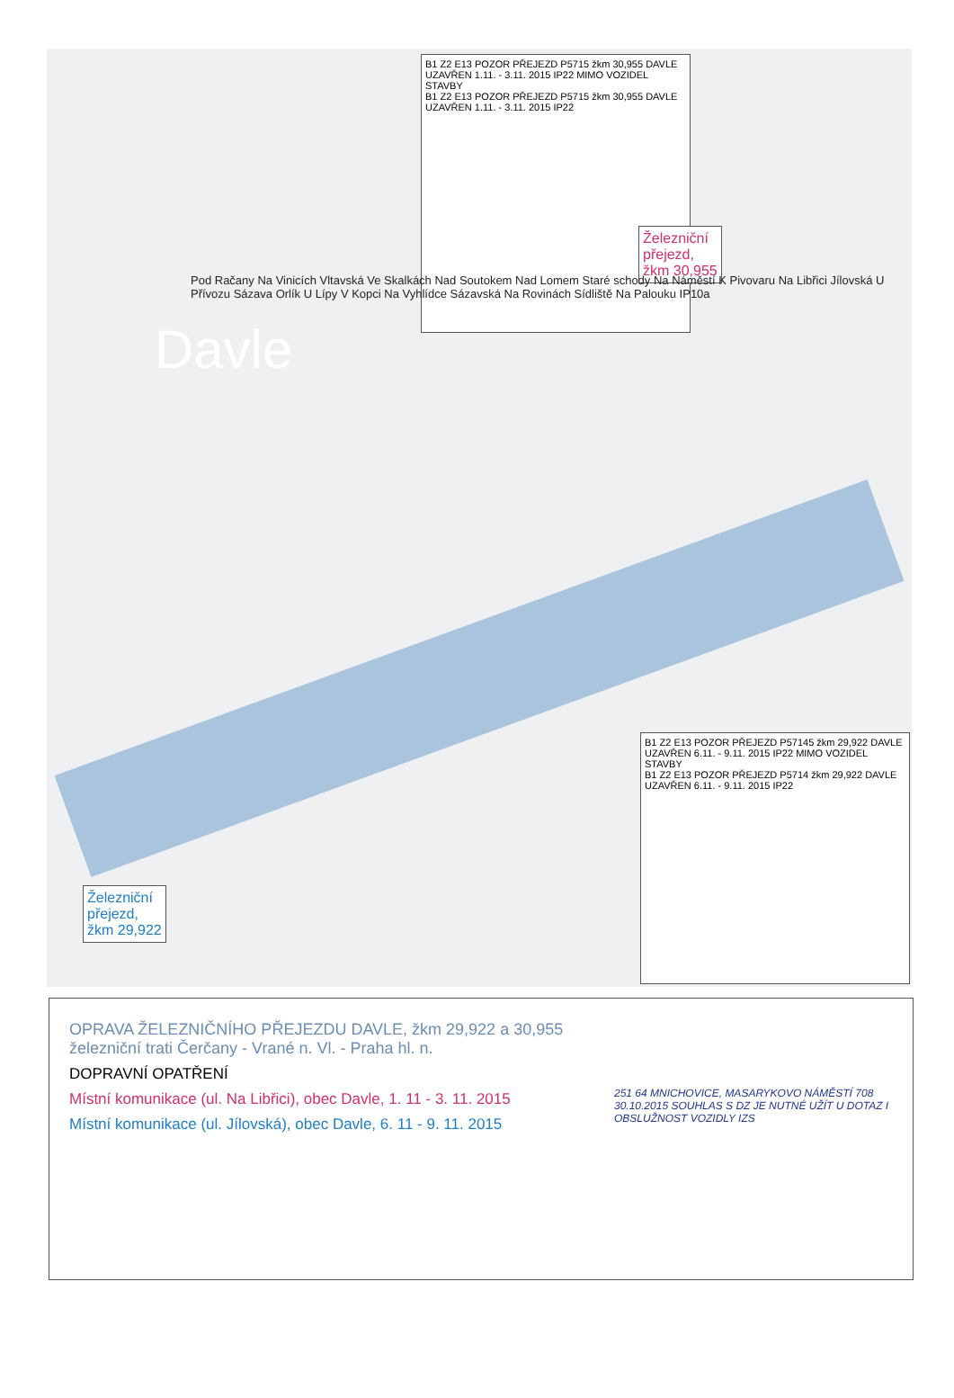B1 Z2 E13 POZOR PŘEJEZD P5715 žkm 30,955 DAVLE UZAVŘEN 1.11. - 3.11. 2015 IP22 MIMO VOZIDEL STAVBY
B1 Z2 E13 POZOR PŘEJEZD P5715 žkm 30,955 DAVLE UZAVŘEN 1.11. - 3.11. 2015 IP22
Železniční
přejezd,
žkm 30,955
B1 Z2 E13 POZOR PŘEJEZD P57145 žkm 29,922 DAVLE UZAVŘEN 6.11. - 9.11. 2015 IP22 MIMO VOZIDEL STAVBY
B1 Z2 E13 POZOR PŘEJEZD P5714 žkm 29,922 DAVLE UZAVŘEN 6.11. - 9.11. 2015 IP22
Železniční
přejezd,
žkm 29,922
Davle
Pod Račany Na Vinicích Vltavská Ve Skalkách Nad Soutokem Nad Lomem Staré schody Na Náměstí K Pivovaru Na Libřici Jílovská U Přívozu Sázava Orlík U Lípy V Kopci Na Vyhlídce Sázavská Na Rovinách Sídliště Na Palouku IP10a
OPRAVA ŽELEZNIČNÍHO PŘEJEZDU DAVLE, žkm 29,922 a 30,955
železniční trati Čerčany - Vrané n. Vl. - Praha hl. n.
DOPRAVNÍ OPATŘENÍ
Místní komunikace (ul. Na Libřici), obec Davle, 1. 11 - 3. 11. 2015
Místní komunikace (ul. Jílovská), obec Davle, 6. 11 - 9. 11. 2015
251 64 MNICHOVICE, MASARYKOVO NÁMĚSTÍ 708
30.10.2015 SOUHLAS S DZ JE NUTNÉ UŽÍT U DOTAZ I OBSLUŽNOST VOZIDLY IZS